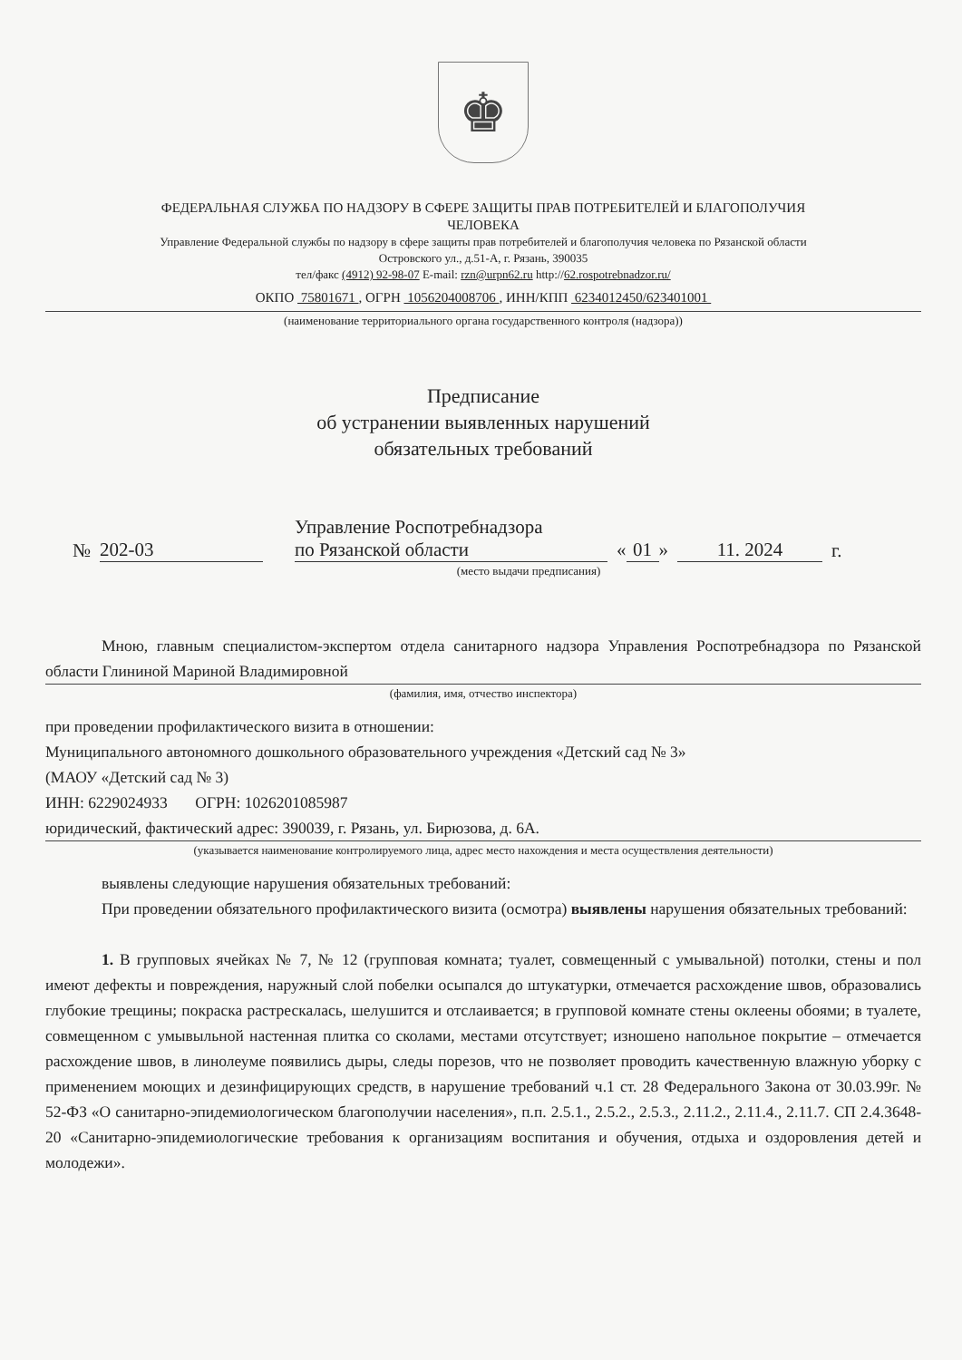♚
ФЕДЕРАЛЬНАЯ СЛУЖБА ПО НАДЗОРУ В СФЕРЕ ЗАЩИТЫ ПРАВ ПОТРЕБИТЕЛЕЙ И БЛАГОПОЛУЧИЯ
ЧЕЛОВЕКА
Управление Федеральной службы по надзору в сфере защиты прав потребителей и благополучия человека по Рязанской области
Островского ул., д.51-А, г. Рязань, 390035
тел/факс (4912) 92-98-07 E-mail: rzn@urpn62.ru http://62.rospotrebnadzor.ru/
ОКПО 75801671 , ОГРН 1056204008706 , ИНН/КПП 6234012450/623401001
(наименование территориального органа государственного контроля (надзора))
Предписание
об устранении выявленных нарушений
обязательных требований
№
202-03
Управление Роспотребнадзора
по Рязанской области
« 01 »
11. 2024
г.
(место выдачи предписания)
Мною, главным специалистом-экспертом отдела санитарного надзора Управления Роспотребнадзора по Рязанской области Глининой Мариной Владимировной
(фамилия, имя, отчество инспектора)
при проведении профилактического визита в отношении:
Муниципального автономного дошкольного образовательного учреждения «Детский сад № 3»
(МАОУ «Детский сад № 3)
ИНН: 6229024933 ОГРН: 1026201085987
юридический, фактический адрес: 390039, г. Рязань, ул. Бирюзова, д. 6А.
(указывается наименование контролируемого лица, адрес место нахождения и места осуществления деятельности)
выявлены следующие нарушения обязательных требований:
При проведении обязательного профилактического визита (осмотра) выявлены нарушения обязательных требований:
1. В групповых ячейках № 7, № 12 (групповая комната; туалет, совмещенный с умывальной) потолки, стены и пол имеют дефекты и повреждения, наружный слой побелки осыпался до штукатурки, отмечается расхождение швов, образовались глубокие трещины; покраска растрескалась, шелушится и отслаивается; в групповой комнате стены оклеены обоями; в туалете, совмещенном с умывыльной настенная плитка со сколами, местами отсутствует; изношено напольное покрытие – отмечается расхождение швов, в линолеуме появились дыры, следы порезов, что не позволяет проводить качественную влажную уборку с применением моющих и дезинфицирующих средств, в нарушение требований ч.1 ст. 28 Федерального Закона от 30.03.99г. № 52-ФЗ «О санитарно-эпидемиологическом благополучии населения», п.п. 2.5.1., 2.5.2., 2.5.3., 2.11.2., 2.11.4., 2.11.7. СП 2.4.3648-20 «Санитарно-эпидемиологические требования к организациям воспитания и обучения, отдыха и оздоровления детей и молодежи».